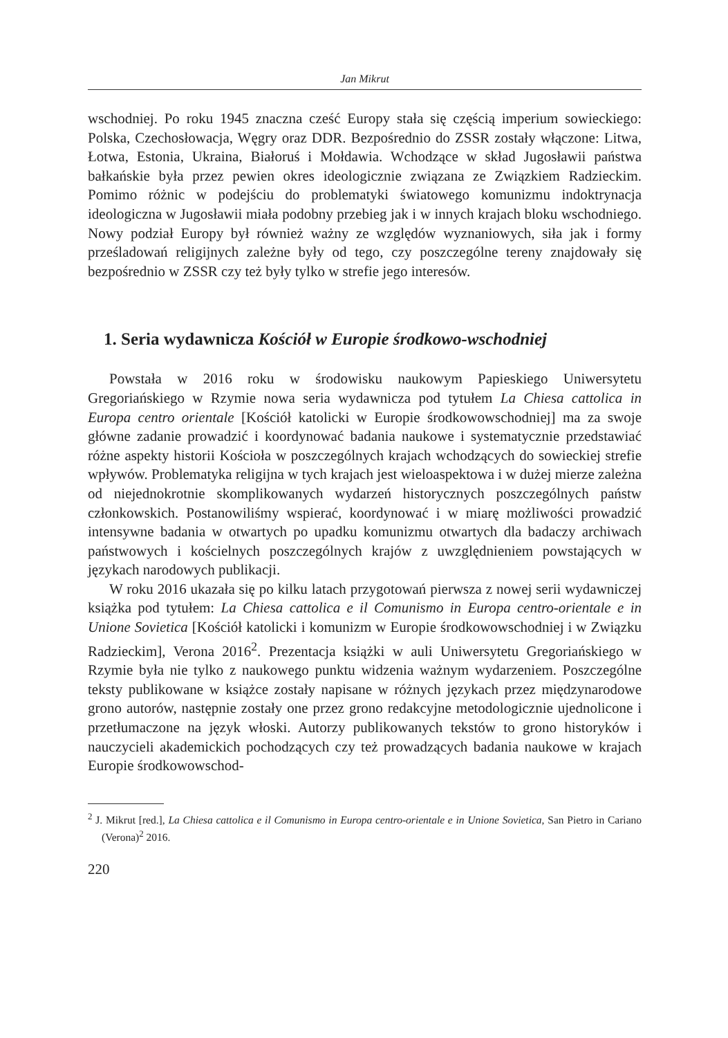Jan Mikrut
wschodniej. Po roku 1945 znaczna cześć Europy stała się częścią imperium sowieckiego: Polska, Czechosłowacja, Węgry oraz DDR. Bezpośrednio do ZSSR zostały włączone: Litwa, Łotwa, Estonia, Ukraina, Białoruś i Mołdawia. Wchodzące w skład Jugosławii państwa bałkańskie była przez pewien okres ideologicznie związana ze Związkiem Radzieckim. Pomimo różnic w podejściu do problematyki światowego komunizmu indoktrynacja ideologiczna w Jugosławii miała podobny przebieg jak i w innych krajach bloku wschodniego. Nowy podział Europy był również ważny ze względów wyznaniowych, siła jak i formy prześladowań religijnych zależne były od tego, czy poszczególne tereny znajdowały się bezpośrednio w ZSSR czy też były tylko w strefie jego interesów.
1. Seria wydawnicza Kościół w Europie środkowo-wschodniej
Powstała w 2016 roku w środowisku naukowym Papieskiego Uniwersytetu Gregoriańskiego w Rzymie nowa seria wydawnicza pod tytułem La Chiesa cattolica in Europa centro orientale [Kościół katolicki w Europie środkowowschodniej] ma za swoje główne zadanie prowadzić i koordynować badania naukowe i systematycznie przedstawiać różne aspekty historii Kościoła w poszczególnych krajach wchodzących do sowieckiej strefie wpływów. Problematyka religijna w tych krajach jest wieloaspektowa i w dużej mierze zależna od niejednokrotnie skomplikowanych wydarzeń historycznych poszczególnych państw członkowskich. Postanowiliśmy wspierać, koordynować i w miarę możliwości prowadzić intensywne badania w otwartych po upadku komunizmu otwartych dla badaczy archiwach państwowych i kościelnych poszczególnych krajów z uwzględnieniem powstających w językach narodowych publikacji.
W roku 2016 ukazała się po kilku latach przygotowań pierwsza z nowej serii wydawniczej książka pod tytułem: La Chiesa cattolica e il Comunismo in Europa centro-orientale e in Unione Sovietica [Kościół katolicki i komunizm w Europie środkowowschodniej i w Związku Radzieckim], Verona 2016<sup>2</sup>. Prezentacja książki w auli Uniwersytetu Gregoriańskiego w Rzymie była nie tylko z naukowego punktu widzenia ważnym wydarzeniem. Poszczególne teksty publikowane w książce zostały napisane w różnych językach przez międzynarodowe grono autorów, następnie zostały one przez grono redakcyjne metodologicznie ujednolicone i przetłumaczone na język włoski. Autorzy publikowanych tekstów to grono historyków i nauczycieli akademickich pochodzących czy też prowadzących badania naukowe w krajach Europie środkowowschod-
<sup>2</sup> J. Mikrut [red.], La Chiesa cattolica e il Comunismo in Europa centro-orientale e in Unione Sovietica, San Pietro in Cariano (Verona)<sup>2</sup> 2016.
220